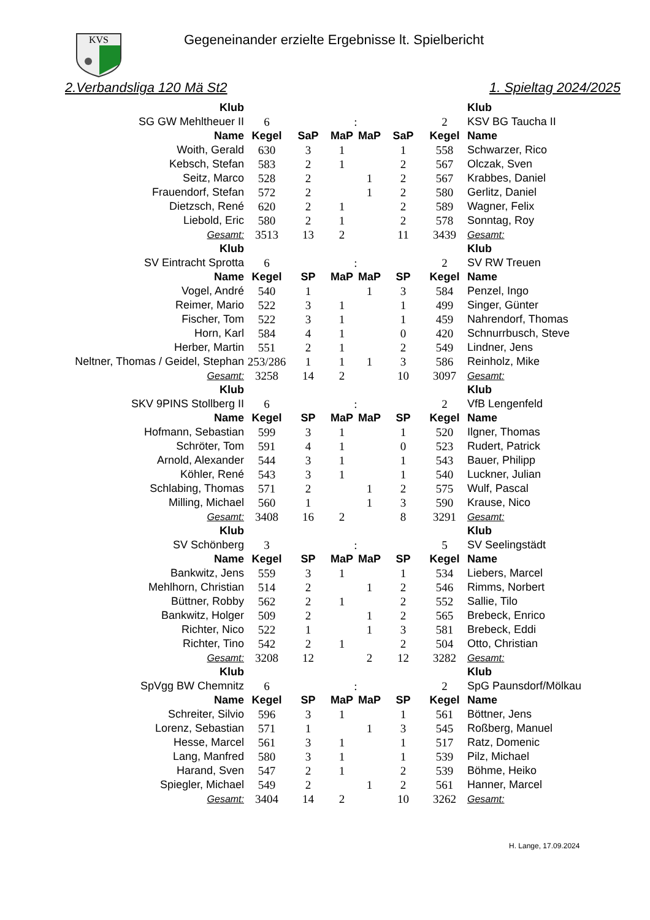KVS
Gegeneinander erzielte Ergebnisse lt. Spielbericht
2.Verbandsliga 120 Mä St2 1. Spieltag 2024/2025
| Klub | | | | | | | Klub |
| SG GW Mehltheuer II | 6 | | : | | | 2 | KSV BG Taucha II |
| Name | Kegel | SaP | MaP | MaP | SaP | Kegel | Name |
| Woith, Gerald | 630 | 3 | 1 | | 1 | 558 | Schwarzer, Rico |
| Kebsch, Stefan | 583 | 2 | 1 | | 2 | 567 | Olczak, Sven |
| Seitz, Marco | 528 | 2 | | 1 | 2 | 567 | Krabbes, Daniel |
| Frauendorf, Stefan | 572 | 2 | | 1 | 2 | 580 | Gerlitz, Daniel |
| Dietzsch, René | 620 | 2 | 1 | | 2 | 589 | Wagner, Felix |
| Liebold, Eric | 580 | 2 | 1 | | 2 | 578 | Sonntag, Roy |
| Gesamt: | 3513 | 13 | 2 | | 11 | 3439 | Gesamt: |
| Klub | | | | | | | Klub |
| SV Eintracht Sprotta | 6 | | : | | | 2 | SV RW Treuen |
| Name | Kegel | SP | MaP | MaP | SP | Kegel | Name |
| Vogel, André | 540 | 1 | | 1 | 3 | 584 | Penzel, Ingo |
| Reimer, Mario | 522 | 3 | 1 | | 1 | 499 | Singer, Günter |
| Fischer, Tom | 522 | 3 | 1 | | 1 | 459 | Nahrendorf, Thomas |
| Horn, Karl | 584 | 4 | 1 | | 0 | 420 | Schnurrbusch, Steve |
| Herber, Martin | 551 | 2 | 1 | | 2 | 549 | Lindner, Jens |
| Neltner, Thomas / Geidel, Stephan | 253/286 | 1 | 1 | 1 | 3 | 586 | Reinholz, Mike |
| Gesamt: | 3258 | 14 | 2 | | 10 | 3097 | Gesamt: |
| Klub | | | | | | | Klub |
| SKV 9PINS Stollberg II | 6 | | : | | | 2 | VfB Lengenfeld |
| Name | Kegel | SP | MaP | MaP | SP | Kegel | Name |
| Hofmann, Sebastian | 599 | 3 | 1 | | 1 | 520 | Ilgner, Thomas |
| Schröter, Tom | 591 | 4 | 1 | | 0 | 523 | Rudert, Patrick |
| Arnold, Alexander | 544 | 3 | 1 | | 1 | 543 | Bauer, Philipp |
| Köhler, René | 543 | 3 | 1 | | 1 | 540 | Luckner, Julian |
| Schlabing, Thomas | 571 | 2 | | 1 | 2 | 575 | Wulf, Pascal |
| Milling, Michael | 560 | 1 | | 1 | 3 | 590 | Krause, Nico |
| Gesamt: | 3408 | 16 | 2 | | 8 | 3291 | Gesamt: |
| Klub | | | | | | | Klub |
| SV Schönberg | 3 | | : | | | 5 | SV Seelingstädt |
| Name | Kegel | SP | MaP | MaP | SP | Kegel | Name |
| Bankwitz, Jens | 559 | 3 | 1 | | 1 | 534 | Liebers, Marcel |
| Mehlhorn, Christian | 514 | 2 | | 1 | 2 | 546 | Rimms, Norbert |
| Büttner, Robby | 562 | 2 | 1 | | 2 | 552 | Sallie, Tilo |
| Bankwitz, Holger | 509 | 2 | | 1 | 2 | 565 | Brebeck, Enrico |
| Richter, Nico | 522 | 1 | | 1 | 3 | 581 | Brebeck, Eddi |
| Richter, Tino | 542 | 2 | 1 | | 2 | 504 | Otto, Christian |
| Gesamt: | 3208 | 12 | | 2 | 12 | 3282 | Gesamt: |
| Klub | | | | | | | Klub |
| SpVgg BW Chemnitz | 6 | | : | | | 2 | SpG Paunsdorf/Mölkau |
| Name | Kegel | SP | MaP | MaP | SP | Kegel | Name |
| Schreiter, Silvio | 596 | 3 | 1 | | 1 | 561 | Böttner, Jens |
| Lorenz, Sebastian | 571 | 1 | | 1 | 3 | 545 | Roßberg, Manuel |
| Hesse, Marcel | 561 | 3 | 1 | | 1 | 517 | Ratz, Domenic |
| Lang, Manfred | 580 | 3 | 1 | | 1 | 539 | Pilz, Michael |
| Harand, Sven | 547 | 2 | 1 | | 2 | 539 | Böhme, Heiko |
| Spiegler, Michael | 549 | 2 | | 1 | 2 | 561 | Hanner, Marcel |
| Gesamt: | 3404 | 14 | 2 | | 10 | 3262 | Gesamt: |
H. Lange, 17.09.2024